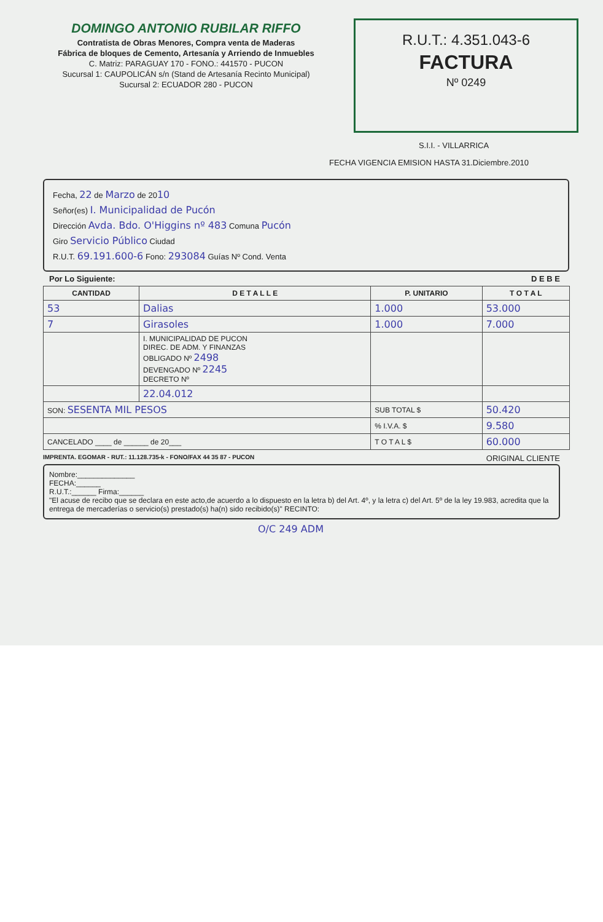DOMINGO ANTONIO RUBILAR RIFFO
Contratista de Obras Menores, Compra venta de Maderas
Fábrica de bloques de Cemento, Artesanía y Arriendo de Inmuebles
C. Matriz: PARAGUAY 170 - FONO.: 441570 - PUCON
Sucursal 1: CAUPOLICÁN s/n (Stand de Artesanía Recinto Municipal)
Sucursal 2: ECUADOR 280 - PUCON
R.U.T.: 4.351.043-6
FACTURA
Nº 0249
S.I.I. - VILLARRICA
FECHA VIGENCIA EMISION HASTA 31.Diciembre.2010
Fecha, 22 de Marzo de 2010
Señor(es) I. Municipalidad de Pucón
Dirección Avda. Bdo. O'Higgins nº 483 Comuna Pucón
Giro Servicio Público Ciudad
R.U.T. 69.191.600-6 Fono: 293084 Guías Nº Cond. Venta
Por Lo Siguiente: D E B E
| CANTIDAD | D E T A L L E | P. UNITARIO | T O T A L |
| --- | --- | --- | --- |
| 53 | Dalias | 1.000 | 53.000 |
| 7 | Girasoles | 1.000 | 7.000 |
| | I. MUNICIPALIDAD DE PUCON DIREC. DE ADM. Y FINANZAS OBLIGADO Nº 2498 DEVENGADO Nº 2245 DECRETO Nº | | |
| | 22.04.012 | | |
| SON: SESENTA MIL PESOS | | SUB TOTAL $ | 50.420 |
| | | % I.V.A. $ | 9.580 |
| CANCELADO ____ de ______ de 20___ | | T O T A L $ | 60.000 |
IMPRENTA. EGOMAR - RUT.: 11.128.735-k - FONO/FAX 44 35 87 - PUCON ORIGINAL CLIENTE
Nombre:______________
FECHA:______
R.U.T.:______ Firma:______
"El acuse de recibo que se declara en este acto,de acuerdo a lo dispuesto en la letra b) del Art. 4º, y la letra c) del Art. 5º de la ley 19.983, acredita que la entrega de mercaderías o servicio(s) prestado(s) ha(n) sido recibido(s)" RECINTO:
O/C 249 ADM